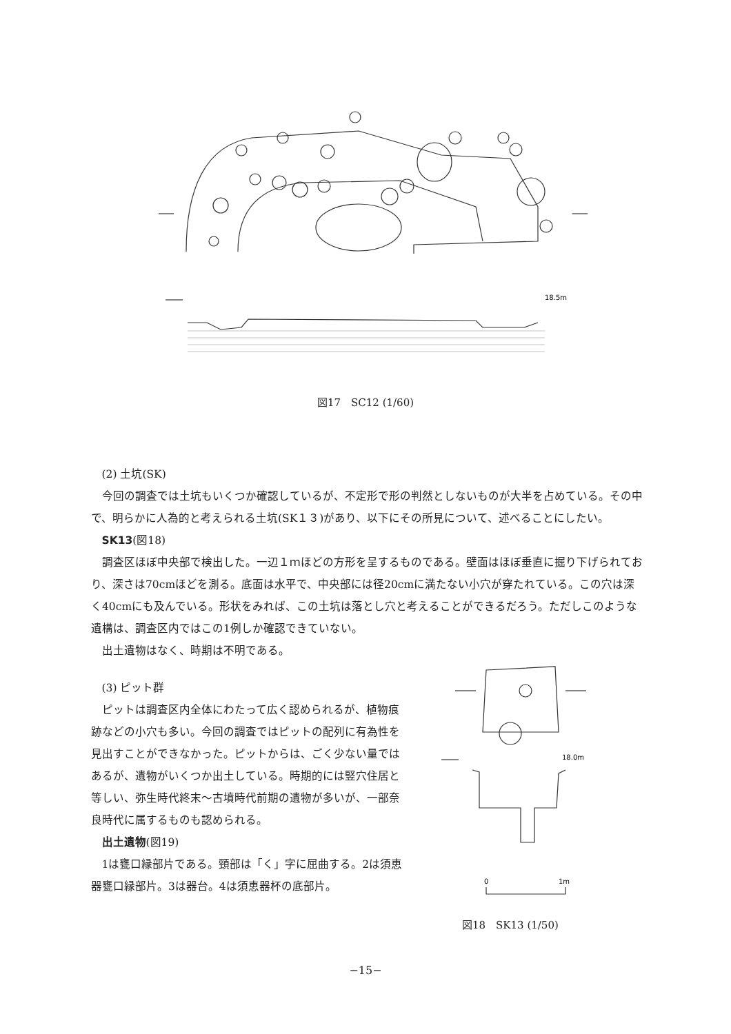18.5m
図17　SC12 (1/60)
(2) 土坑(SK)
今回の調査では土坑もいくつか確認しているが、不定形で形の判然としないものが大半を占めている。その中で、明らかに人為的と考えられる土坑(SK１３)があり、以下にその所見について、述べることにしたい。
SK13(図18)
調査区ほぼ中央部で検出した。一辺１ｍほどの方形を呈するものである。壁面はほぼ垂直に掘り下げられており、深さは70cmほどを測る。底面は水平で、中央部には径20cmに満たない小穴が穿たれている。この穴は深く40cmにも及んでいる。形状をみれば、この土坑は落とし穴と考えることができるだろう。ただしこのような遺構は、調査区内ではこの1例しか確認できていない。
出土遺物はなく、時期は不明である。
(3) ピット群
ピットは調査区内全体にわたって広く認められるが、植物痕跡などの小穴も多い。今回の調査ではピットの配列に有為性を見出すことができなかった。ピットからは、ごく少ない量ではあるが、遺物がいくつか出土している。時期的には竪穴住居と等しい、弥生時代終末～古墳時代前期の遺物が多いが、一部奈良時代に属するものも認められる。
出土遺物(図19)
1は甕口縁部片である。頸部は「く」字に屈曲する。2は須恵器甕口縁部片。3は器台。4は須恵器杯の底部片。
18.0m
0
1m
図18　SK13 (1/50)
−15−